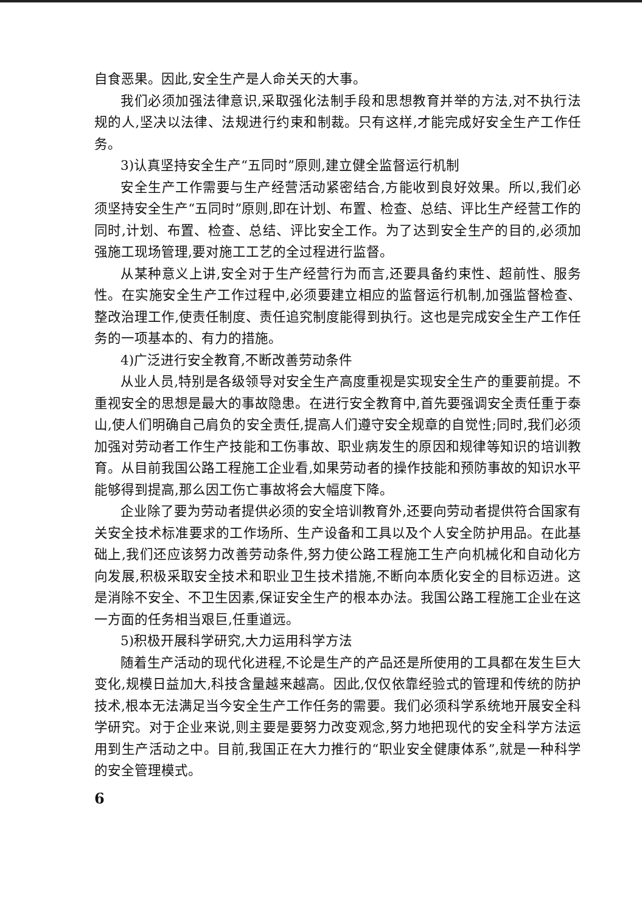自食恶果。因此,安全生产是人命关天的大事。
我们必须加强法律意识,采取强化法制手段和思想教育并举的方法,对不执行法规的人,坚决以法律、法规进行约束和制裁。只有这样,才能完成好安全生产工作任务。
3)认真坚持安全生产“五同时”原则,建立健全监督运行机制
安全生产工作需要与生产经营活动紧密结合,方能收到良好效果。所以,我们必须坚持安全生产“五同时”原则,即在计划、布置、检查、总结、评比生产经营工作的同时,计划、布置、检查、总结、评比安全工作。为了达到安全生产的目的,必须加强施工现场管理,要对施工工艺的全过程进行监督。
从某种意义上讲,安全对于生产经营行为而言,还要具备约束性、超前性、服务性。在实施安全生产工作过程中,必须要建立相应的监督运行机制,加强监督检查、整改治理工作,使责任制度、责任追究制度能得到执行。这也是完成安全生产工作任务的一项基本的、有力的措施。
4)广泛进行安全教育,不断改善劳动条件
从业人员,特别是各级领导对安全生产高度重视是实现安全生产的重要前提。不重视安全的思想是最大的事故隐患。在进行安全教育中,首先要强调安全责任重于泰山,使人们明确自己肩负的安全责任,提高人们遵守安全规章的自觉性;同时,我们必须加强对劳动者工作生产技能和工伤事故、职业病发生的原因和规律等知识的培训教育。从目前我国公路工程施工企业看,如果劳动者的操作技能和预防事故的知识水平能够得到提高,那么因工伤亡事故将会大幅度下降。
企业除了要为劳动者提供必须的安全培训教育外,还要向劳动者提供符合国家有关安全技术标准要求的工作场所、生产设备和工具以及个人安全防护用品。在此基础上,我们还应该努力改善劳动条件,努力使公路工程施工生产向机械化和自动化方向发展,积极采取安全技术和职业卫生技术措施,不断向本质化安全的目标迈进。这是消除不安全、不卫生因素,保证安全生产的根本办法。我国公路工程施工企业在这一方面的任务相当艰巨,任重道远。
5)积极开展科学研究,大力运用科学方法
随着生产活动的现代化进程,不论是生产的产品还是所使用的工具都在发生巨大变化,规模日益加大,科技含量越来越高。因此,仅仅依靠经验式的管理和传统的防护技术,根本无法满足当今安全生产工作任务的需要。我们必须科学系统地开展安全科学研究。对于企业来说,则主要是要努力改变观念,努力地把现代的安全科学方法运用到生产活动之中。目前,我国正在大力推行的“职业安全健康体系”,就是一种科学的安全管理模式。
6